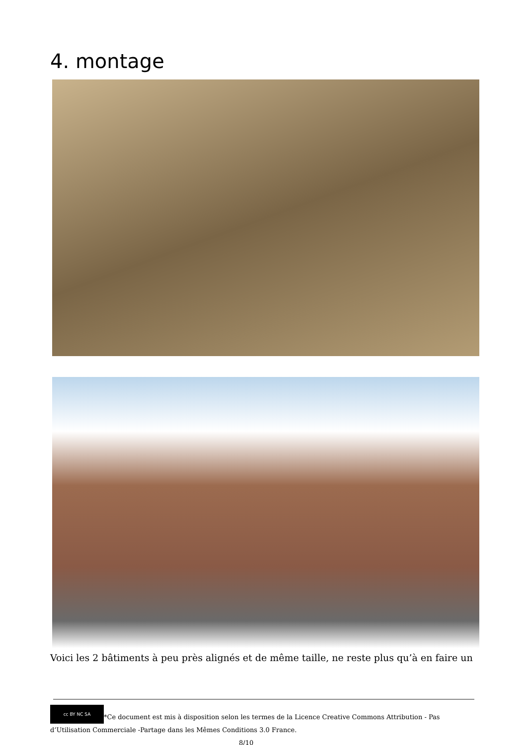4. montage
Voici les 2 bâtiments à peu près alignés et de même taille, ne reste plus qu’à en faire un
cc BY NC SA *Ce document est mis à disposition selon les termes de la Licence Creative Commons Attribution - Pas d’Utilisation Commerciale -Partage dans les Mêmes Conditions 3.0 France. 8/10